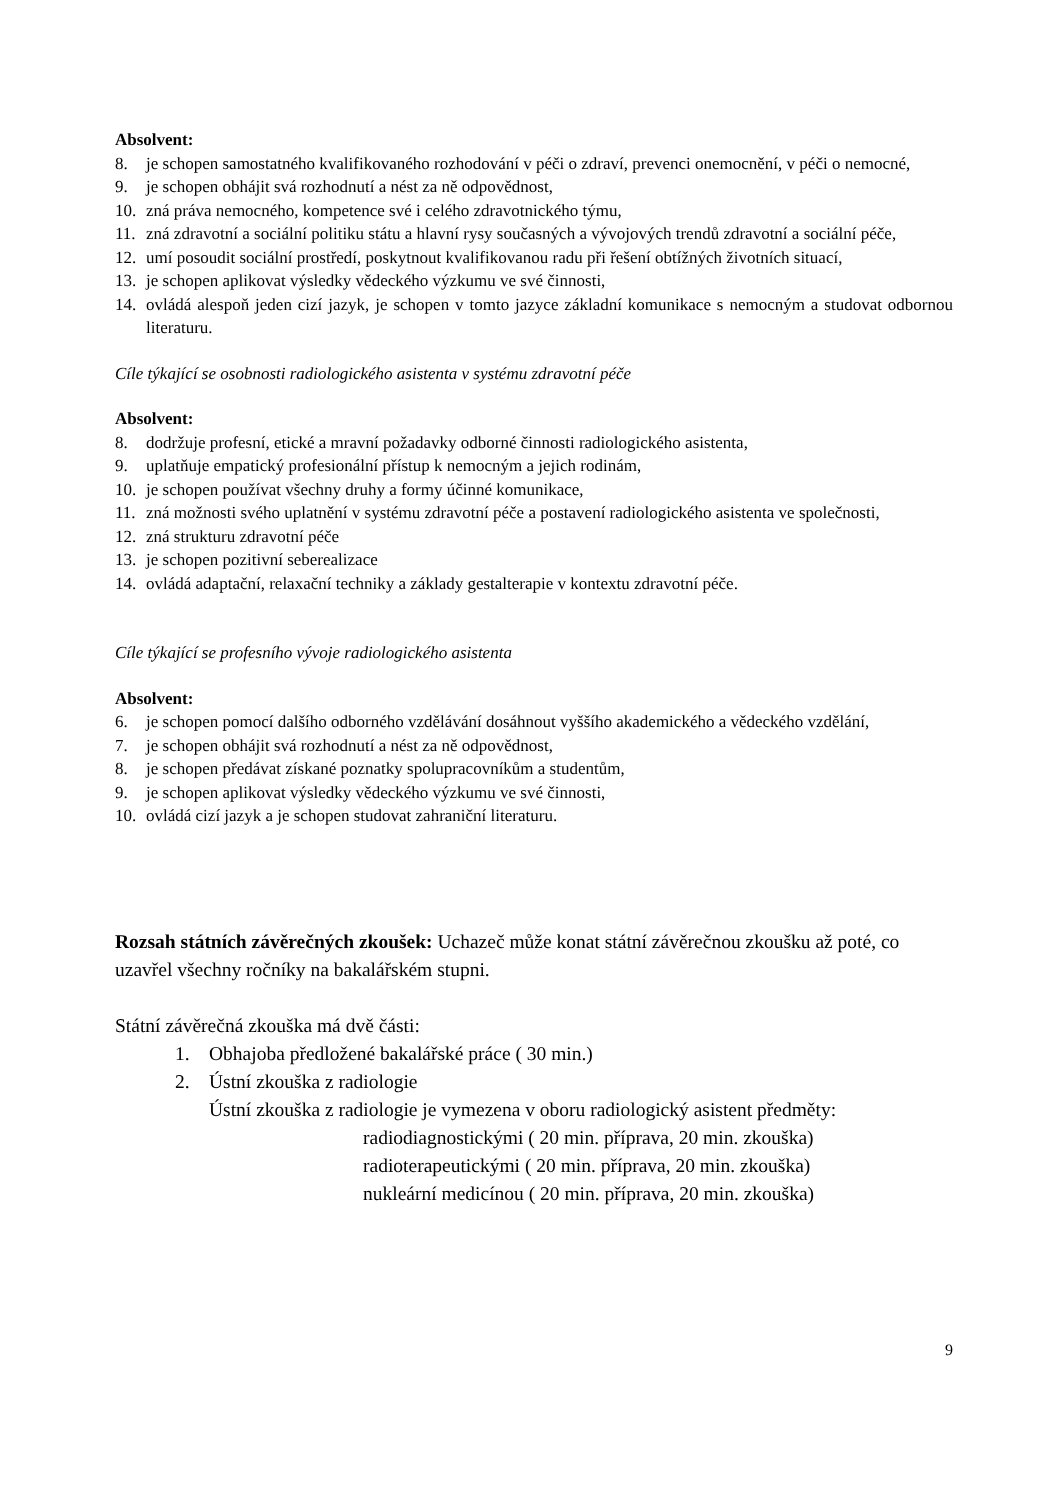Absolvent:
8. je schopen samostatného kvalifikovaného rozhodování v péči o zdraví, prevenci onemocnění, v péči o nemocné,
9. je schopen obhájit svá rozhodnutí a nést za ně odpovědnost,
10. zná práva nemocného, kompetence své i celého zdravotnického týmu,
11. zná zdravotní a sociální politiku státu a hlavní rysy současných a vývojových trendů zdravotní a sociální péče,
12. umí posoudit sociální prostředí, poskytnout kvalifikovanou radu při řešení obtížných životních situací,
13. je schopen aplikovat výsledky vědeckého výzkumu ve své činnosti,
14. ovládá alespoň jeden cizí jazyk, je schopen v tomto jazyce základní komunikace s nemocným a studovat odbornou literaturu.
Cíle týkající se osobnosti radiologického asistenta v systému zdravotní péče
Absolvent:
8. dodržuje profesní, etické a mravní požadavky odborné činnosti radiologického asistenta,
9. uplatňuje empatický profesionální přístup k nemocným a jejich rodinám,
10. je schopen používat všechny druhy a formy účinné komunikace,
11. zná možnosti svého uplatnění v systému zdravotní péče a postavení radiologického asistenta ve společnosti,
12. zná strukturu zdravotní péče
13. je schopen pozitivní seberealizace
14. ovládá adaptační, relaxační techniky a základy gestalterapie v kontextu zdravotní péče.
Cíle týkající se profesního vývoje radiologického asistenta
Absolvent:
6. je schopen pomocí dalšího odborného vzdělávání dosáhnout vyššího akademického a vědeckého vzdělání,
7. je schopen obhájit svá rozhodnutí a nést za ně odpovědnost,
8. je schopen předávat získané poznatky spolupracovníkům a studentům,
9. je schopen aplikovat výsledky vědeckého výzkumu ve své činnosti,
10. ovládá cizí jazyk a je schopen studovat zahraniční literaturu.
Rozsah státních závěrečných zkoušek: Uchazeč může konat státní závěrečnou zkoušku až poté, co uzavřel všechny ročníky na bakalářském stupni.
Státní závěrečná zkouška má dvě části:
1. Obhajoba předložené bakalářské práce ( 30 min.)
2. Ústní zkouška z radiologie
Ústní zkouška z radiologie je vymezena v oboru radiologický asistent předměty:
radiodiagnostickými ( 20 min. příprava, 20 min. zkouška)
radioterapeutickými ( 20 min. příprava, 20 min. zkouška)
nukleární medicínou ( 20 min. příprava, 20 min. zkouška)
9